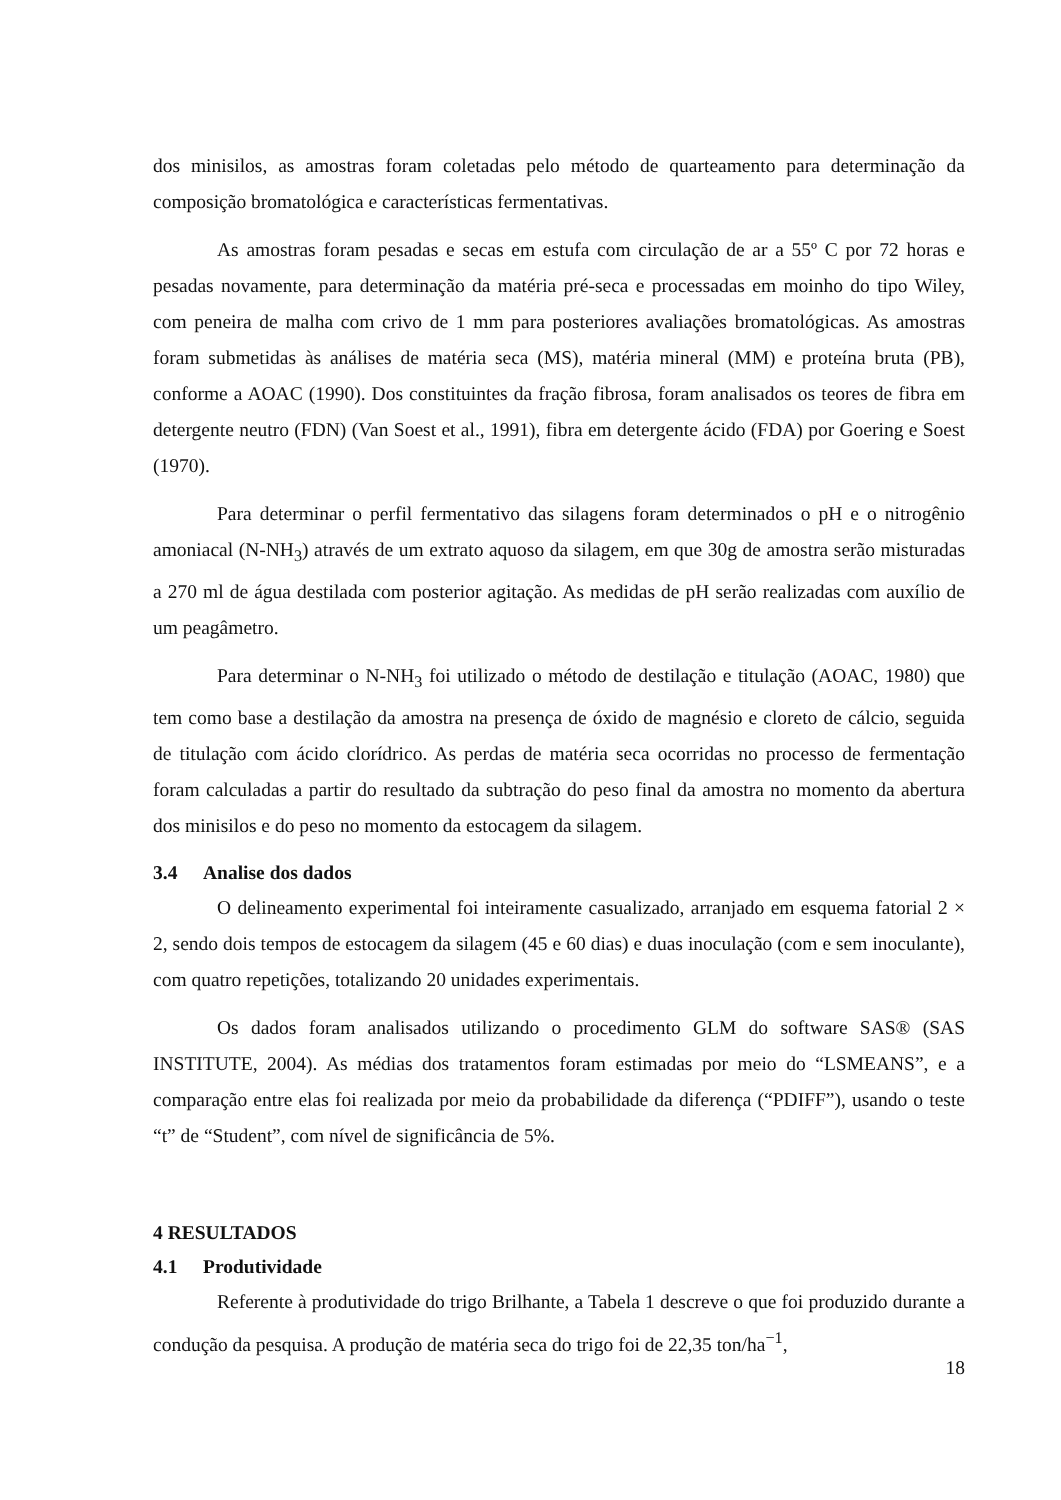dos minisilos, as amostras foram coletadas pelo método de quarteamento para determinação da composição bromatológica e características fermentativas.
As amostras foram pesadas e secas em estufa com circulação de ar a 55º C por 72 horas e pesadas novamente, para determinação da matéria pré-seca e processadas em moinho do tipo Wiley, com peneira de malha com crivo de 1 mm para posteriores avaliações bromatológicas. As amostras foram submetidas às análises de matéria seca (MS), matéria mineral (MM) e proteína bruta (PB), conforme a AOAC (1990). Dos constituintes da fração fibrosa, foram analisados os teores de fibra em detergente neutro (FDN) (Van Soest et al., 1991), fibra em detergente ácido (FDA) por Goering e Soest (1970).
Para determinar o perfil fermentativo das silagens foram determinados o pH e o nitrogênio amoniacal (N-NH<sub>3</sub>) através de um extrato aquoso da silagem, em que 30g de amostra serão misturadas a 270 ml de água destilada com posterior agitação. As medidas de pH serão realizadas com auxílio de um peagâmetro.
Para determinar o N-NH<sub>3</sub> foi utilizado o método de destilação e titulação (AOAC, 1980) que tem como base a destilação da amostra na presença de óxido de magnésio e cloreto de cálcio, seguida de titulação com ácido clorídrico. As perdas de matéria seca ocorridas no processo de fermentação foram calculadas a partir do resultado da subtração do peso final da amostra no momento da abertura dos minisilos e do peso no momento da estocagem da silagem.
3.4 Analise dos dados
O delineamento experimental foi inteiramente casualizado, arranjado em esquema fatorial 2 × 2, sendo dois tempos de estocagem da silagem (45 e 60 dias) e duas inoculação (com e sem inoculante), com quatro repetições, totalizando 20 unidades experimentais.
Os dados foram analisados utilizando o procedimento GLM do software SAS® (SAS INSTITUTE, 2004). As médias dos tratamentos foram estimadas por meio do “LSMEANS”, e a comparação entre elas foi realizada por meio da probabilidade da diferença (“PDIFF”), usando o teste “t” de “Student”, com nível de significância de 5%.
4 RESULTADOS
4.1 Produtividade
Referente à produtividade do trigo Brilhante, a Tabela 1 descreve o que foi produzido durante a condução da pesquisa. A produção de matéria seca do trigo foi de 22,35 ton/ha<sup>−1</sup>,
18